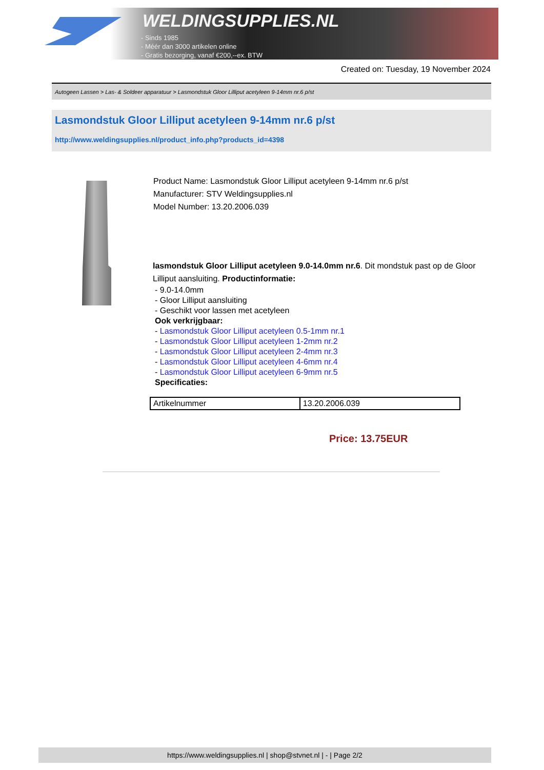WELDINGSUPPLIES.NL
- Sinds 1985
- Méér dan 3000 artikelen online
- Gratis bezorging, vanaf €200,--ex. BTW
Created on: Tuesday, 19 November 2024
Autogeen Lassen > Las- & Soldeer apparatuur > Lasmondstuk Gloor Lilliput acetyleen 9-14mm nr.6 p/st
Lasmondstuk Gloor Lilliput acetyleen 9-14mm nr.6 p/st
http://www.weldingsupplies.nl/product_info.php?products_id=4398
Product Name: Lasmondstuk Gloor Lilliput acetyleen 9-14mm nr.6 p/st
Manufacturer: STV Weldingsupplies.nl
Model Number: 13.20.2006.039
lasmondstuk Gloor Lilliput acetyleen 9.0-14.0mm nr.6. Dit mondstuk past op de Gloor Lilliput aansluiting. Productinformatie:
- 9.0-14.0mm
- Gloor Lilliput aansluiting
- Geschikt voor lassen met acetyleen
Ook verkrijgbaar:
- Lasmondstuk Gloor Lilliput acetyleen 0.5-1mm nr.1
- Lasmondstuk Gloor Lilliput acetyleen 1-2mm nr.2
- Lasmondstuk Gloor Lilliput acetyleen 2-4mm nr.3
- Lasmondstuk Gloor Lilliput acetyleen 4-6mm nr.4
- Lasmondstuk Gloor Lilliput acetyleen 6-9mm nr.5
Specificaties:
| Artikelnummer | 13.20.2006.039 |
Price: 13.75EUR
https://www.weldingsupplies.nl | shop@stvnet.nl | - | Page 2/2